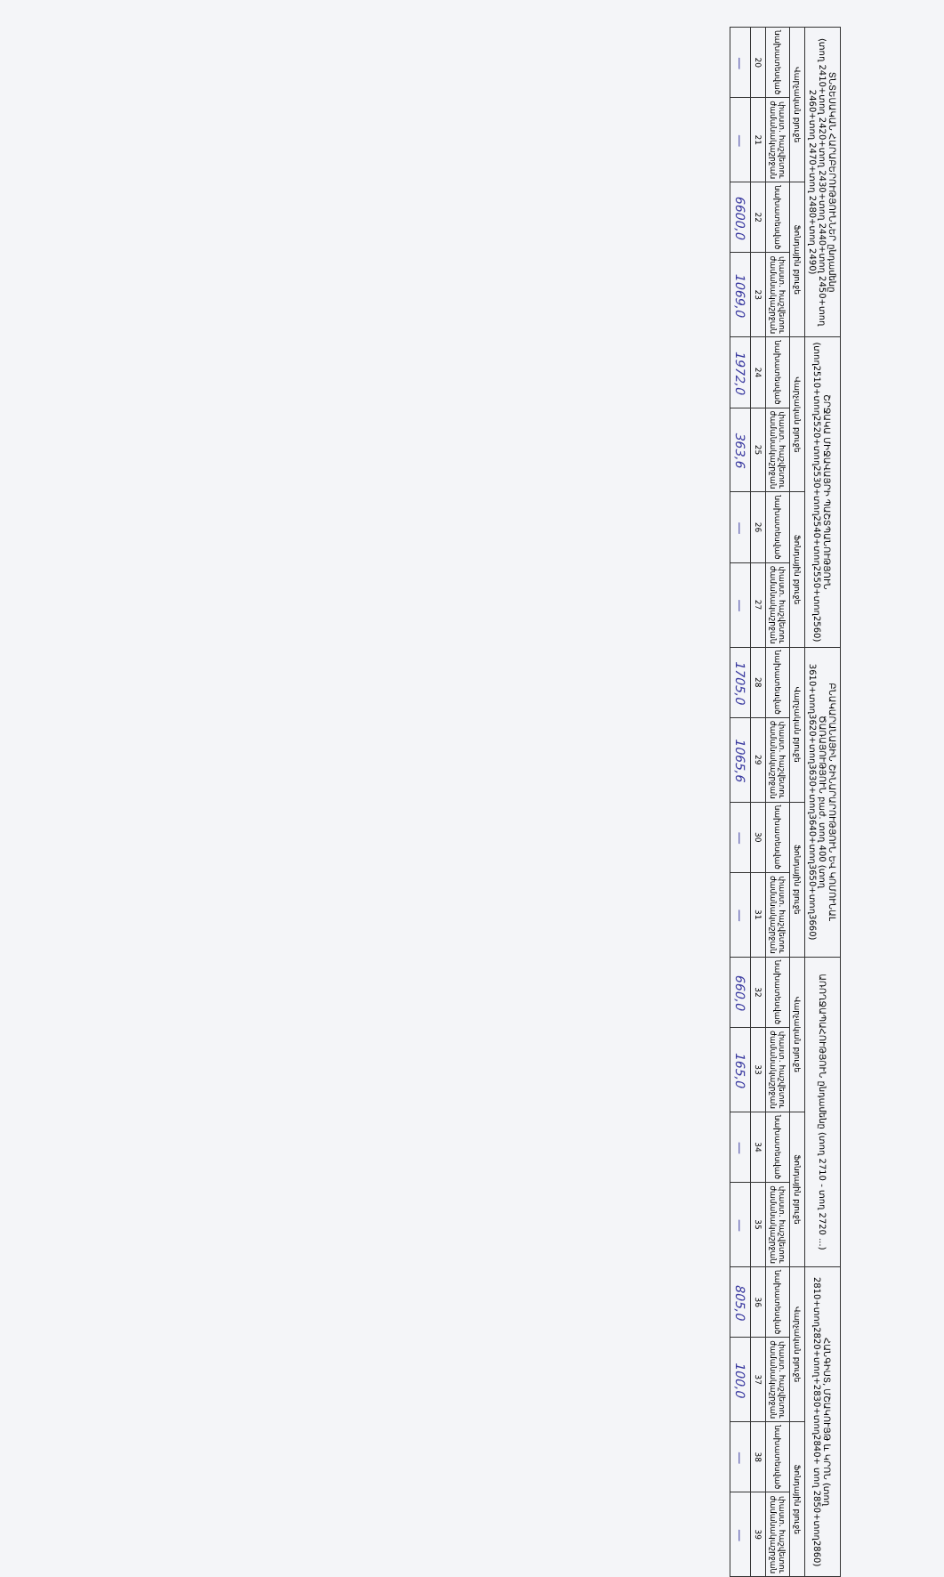| ՏՆՏԵՍԱԿԱՆ ՀԱՐԱԲԵՐՈՒԹՅՈՒՆՆԵՐ ընդամենը (տող 2410+տող 2420+տող 2430+տող 2440+տող 2450+տող 2460+տող 2470+տող 2480+տող 2490) | | | | ՇՐՋԱԿԱ ՄԻՋԱՎԱՅՐԻ ՊԱՇՏՊԱՆՈՒԹՅՈՒՆ (տող2510+տող2520+տող2530+տող2540+տող2550+տող2560) | | | | ԲՆԱԿԱՐԱՆԱՅԻՆ ՇԻՆԱՐԱՐՈՒԹՅՈՒՆ ԵՎ ԿՈՄՈՒՆԱԼ ԾԱՌԱՅՈՒԹՅՈՒՆ բաժ. տող 400 (տող 3610+տող3620+տող3630+տող3640+տող3650+տող3660) | | | | ԱՌՈՂՋԱՊԱՀՈՒԹՅՈՒՆ ընդամենը (տող 2710 - տող 2720 ...) | | | | ՀԱՆԳԻՍՏ, ՄՇԱԿՈՒՅԹ և ԿՐՈՆ (տող 2810+տող2820+տող+2830+տող2840+ տող 2850+տող2860) | | | |
| --- | --- | --- | --- | --- | --- | --- | --- | --- | --- | --- | --- | --- | --- | --- | --- | --- | --- | --- | --- |
| Վարչական բյուջե | | Ֆոնդային բյուջե | | Վարչական բյուջե | | Ֆոնդային բյուջե | | Վարչական բյուջե | | Ֆոնդային բյուջե | | Վարչական բյուջե | | Ֆոնդային բյուջե | | Վարչական բյուջե | | Ֆոնդային բյուջե | |
| նախատեսված | փաստ. հաշվետու ժամանակաշրջան | նախատեսված | փաստ. հաշվետու ժամանակաշրջան | նախատեսված | փաստ. հաշվետու ժամանակաշրջան | նախատեսված | փաստ. հաշվետու ժամանակաշրջան | նախատեսված | փաստ. հաշվետու ժամանակաշրջան | նախատեսված | փաստ. հաշվետու ժամանակաշրջան | նախատեսված | փաստ. հաշվետու ժամանակաշրջան | նախատեսված | փաստ. հաշվետու ժամանակաշրջան | նախատեսված | փաստ. հաշվետու ժամանակաշրջան | նախատեսված | փաստ. հաշվետու ժամանակաշրջան |
| 20 | 21 | 22 | 23 | 24 | 25 | 26 | 27 | 28 | 29 | 30 | 31 | 32 | 33 | 34 | 35 | 36 | 37 | 38 | 39 |
| — | — | 6600,0 | 1069,0 | 1972,0 | 363,6 | — | — | 1705,0 | 1065,6 | — | — | 660,0 | 165,0 | — | — | 805,0 | 100,0 | — | — |